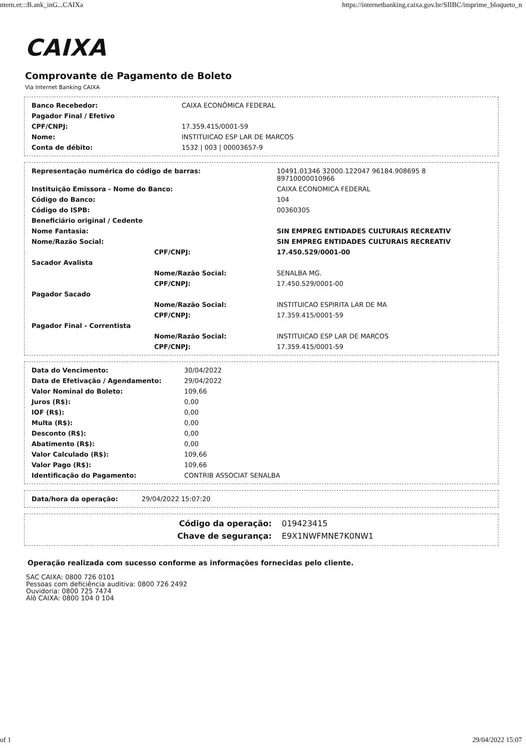ntern.et:::B.ank_inG...CAIXa https://internetbanking.caixa.gov.br/SIIBC/imprime_bloqueto_n
CAIXA
Comprovante de Pagamento de Boleto
Via Internet Banking CAIXA
| Banco Recebedor: | CAIXA ECONÔMICA FEDERAL |
| Pagador Final / Efetivo | |
| CPF/CNPJ: | 17.359.415/0001-59 |
| Nome: | INSTITUICAO ESP LAR DE MARCOS |
| Conta de débito: | 1532 / 003 / 00003657-9 |
| Representação numérica do código de barras: | | 10491.01346 32000.122047 96184.908695 8 89710000010966 |
| Instituição Emissora - Nome do Banco: | | CAIXA ECONOMICA FEDERAL |
| Código do Banco: | | 104 |
| Código do ISPB: | | 00360305 |
| Beneficiário original / Cedente | | |
| Nome Fantasia: | | SIN EMPREG ENTIDADES CULTURAIS RECREATIV |
| Nome/Razão Social: | | SIN EMPREG ENTIDADES CULTURAIS RECREATIV |
| | CPF/CNPJ: | 17.450.529/0001-00 |
| Sacador Avalista | | |
| | Nome/Razão Social: | SENALBA MG. |
| | CPF/CNPJ: | 17.450.529/0001-00 |
| Pagador Sacado | | |
| | Nome/Razão Social: | INSTITUICAO ESPIRITA LAR DE MA |
| | CPF/CNPJ: | 17.359.415/0001-59 |
| Pagador Final - Correntista | | |
| | Nome/Razão Social: | INSTITUICAO ESP LAR DE MARCOS |
| | CPF/CNPJ: | 17.359.415/0001-59 |
| Data do Vencimento: | 30/04/2022 |
| Data de Efetivação / Agendamento: | 29/04/2022 |
| Valor Nominal do Boleto: | 109,66 |
| Juros (R$): | 0,00 |
| IOF (R$): | 0,00 |
| Multa (R$): | 0,00 |
| Desconto (R$): | 0,00 |
| Abatimento (R$): | 0,00 |
| Valor Calculado (R$): | 109,66 |
| Valor Pago (R$): | 109,66 |
| Identificação do Pagamento: | CONTRIB ASSOCIAT SENALBA |
| Data/hora da operação: | 29/04/2022 15:07:20 |
| Código da operação: | 019423415 |
| Chave de segurança: | E9X1NWFMNE7K0NW1 |
Operação realizada com sucesso conforme as informações fornecidas pelo cliente.
SAC CAIXA: 0800 726 0101
Pessoas com deficiência auditiva: 0800 726 2492
Ouvidoria: 0800 725 7474
Alô CAIXA: 0800 104 0 104
of 1 29/04/2022 15:07